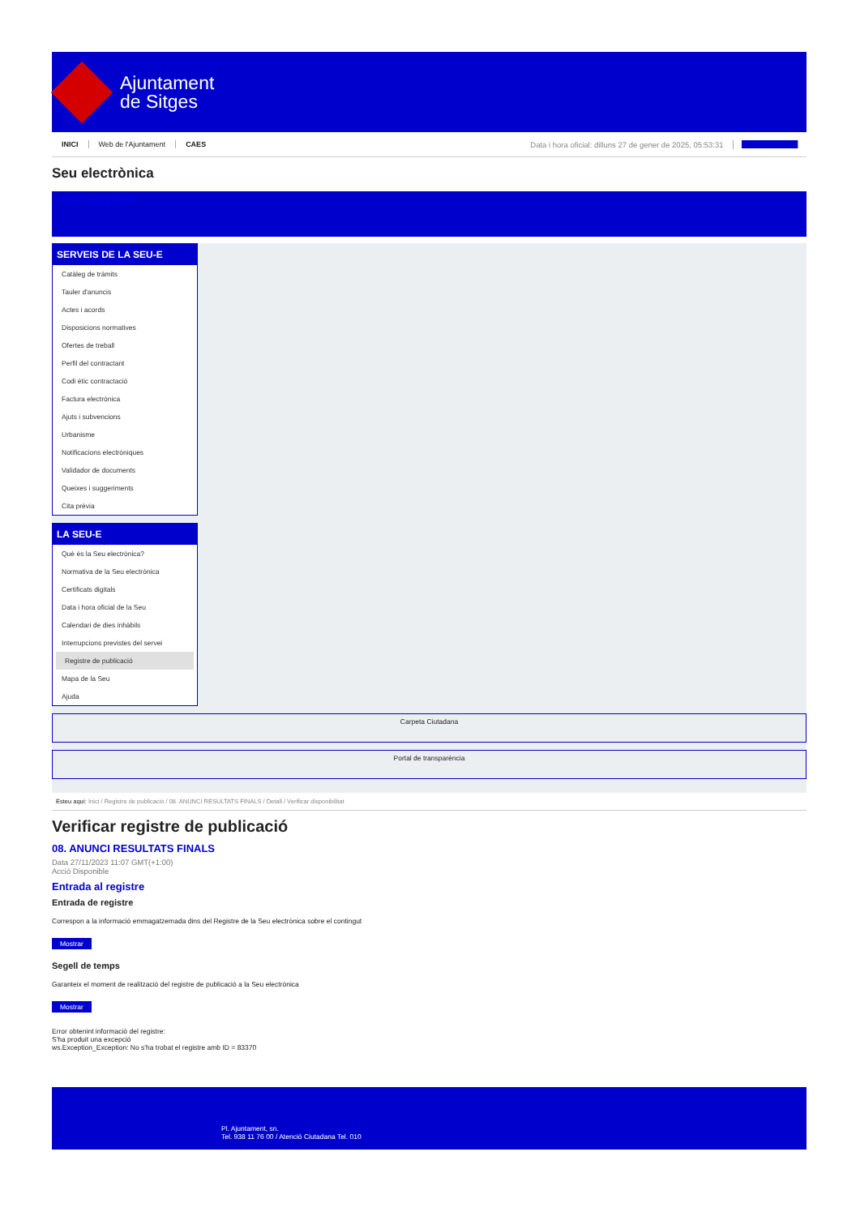Ajuntament
de Sitges
INICI Web de l'Ajuntament CAES Data i hora oficial: dilluns 27 de gener de 2025, 05:53:31 Sincronitza
Seu electrònica
Obtenir còpia autèntica
SERVEIS DE LA SEU-E
Catàleg de tràmits
Tauler d'anuncis
Actes i acords
Disposicions normatives
Ofertes de treball
Perfil del contractant
Codi ètic contractació
Factura electrònica
Ajuts i subvencions
Urbanisme
Notificacions electròniques
Validador de documents
Queixes i suggeriments
Cita prèvia
LA SEU-E
Què és la Seu electrònica?
Normativa de la Seu electrònica
Certificats digitals
Data i hora oficial de la Seu
Calendari de dies inhàbils
Interrupcions previstes del servei
Registre de publicació
Mapa de la Seu
Ajuda
Carpeta Ciutadana
Portal de transparència
Esteu aquí: Inici / Registre de publicació / 08. ANUNCI RESULTATS FINALS / Detall / Verificar disponibilitat
Verificar registre de publicació
08. ANUNCI RESULTATS FINALS
Data 27/11/2023 11:07 GMT(+1:00)
Acció Disponible
Entrada al registre
Entrada de registre
Correspon a la informació emmagatzemada dins del Registre de la Seu electrònica sobre el contingut
Mostrar
Segell de temps
Garanteix el moment de realització del registre de publicació a la Seu electrònica
Mostrar
Error obtenint informació del registre:
S'ha produit una excepció
ws.Exception_Exception: No s'ha trobat el registre amb ID = 83370
Pl. Ajuntament, sn.
Tel. 938 11 76 00 / Atenció Ciutadana Tel. 010